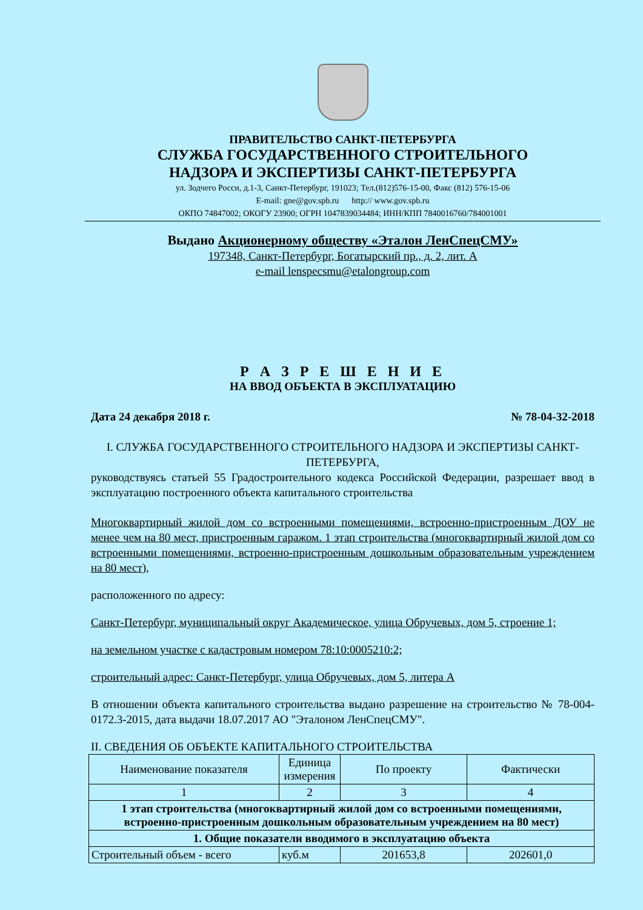ПРАВИТЕЛЬСТВО САНКТ-ПЕТЕРБУРГА
СЛУЖБА ГОСУДАРСТВЕННОГО СТРОИТЕЛЬНОГО
НАДЗОРА И ЭКСПЕРТИЗЫ САНКТ-ПЕТЕРБУРГА
ул. Зодчего Росси, д.1-3, Санкт-Петербург, 191023; Тел.(812)576-15-00, Факс (812) 576-15-06
E-mail: gne@gov.spb.ru http:// www.gov.spb.ru
ОКПО 74847002; ОКОГУ 23900; ОГРН 1047839034484; ИНН/КПП 7840016760/784001001
Выдано Акционерному обществу «Эталон ЛенСпецСМУ»
197348, Санкт-Петербург, Богатырский пр., д. 2, лит. А
e-mail lenspecsmu@etalongroup.com
Р А З Р Е Ш Е Н И Е
НА ВВОД ОБЪЕКТА В ЭКСПЛУАТАЦИЮ
Дата 24 декабря 2018 г. № 78-04-32-2018
I. СЛУЖБА ГОСУДАРСТВЕННОГО СТРОИТЕЛЬНОГО НАДЗОРА И ЭКСПЕРТИЗЫ САНКТ-ПЕТЕРБУРГА,
руководствуясь статьей 55 Градостроительного кодекса Российской Федерации, разрешает ввод в эксплуатацию построенного объекта капитального строительства
Многоквартирный жилой дом со встроенными помещениями, встроенно-пристроенным ДОУ не менее чем на 80 мест, пристроенным гаражом. 1 этап строительства (многоквартирный жилой дом со встроенными помещениями, встроенно-пристроенным дошкольным образовательным учреждением на 80 мест),
расположенного по адресу:
Санкт-Петербург, муниципальный округ Академическое, улица Обручевых, дом 5, строение 1;
на земельном участке с кадастровым номером 78:10:0005210:2;
строительный адрес: Санкт-Петербург, улица Обручевых, дом 5, литера А
В отношении объекта капитального строительства выдано разрешение на строительство № 78-004-0172.3-2015, дата выдачи 18.07.2017 АО "Эталоном ЛенСпецСМУ".
II. СВЕДЕНИЯ ОБ ОБЪЕКТЕ КАПИТАЛЬНОГО СТРОИТЕЛЬСТВА
| Наименование показателя | Единица измерения | По проекту | Фактически |
| --- | --- | --- | --- |
| 1 | 2 | 3 | 4 |
| 1 этап строительства (многоквартирный жилой дом со встроенными помещениями, встроенно-пристроенным дошкольным образовательным учреждением на 80 мест) | | | |
| 1. Общие показатели вводимого в эксплуатацию объекта | | | |
| Строительный объем - всего | куб.м | 201653,8 | 202601,0 |